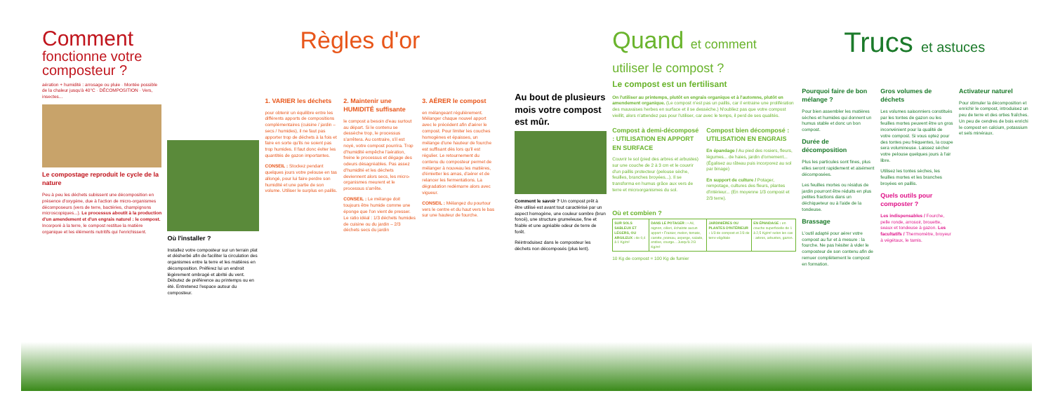Comment
fonctionne votre composteur ?
aération + humidité : arrosage ou pluie · Montée possible de la chaleur jusqu'à 40°C · DÉCOMPOSITION · Vers, insectes...
Le compostage reproduit le cycle de la nature
Peu à peu les déchets subissent une décomposition en présence d'oxygène, due à l'action de micro-organismes décomposeurs (vers de terre, bactéries, champignons microscopiques...). Le processus aboutit à la production d'un amendement et d'un engrais naturel : le compost. Incorporé à la terre, le compost restitue la matière organique et les éléments nutritifs qui l'enrichissent.
Où l'installer ?
Installez votre composteur sur un terrain plat et désherbé afin de faciliter la circulation des organismes entre la terre et les matières en décomposition. Préférez lui un endroit légèrement ombragé et abrité du vent. Débutez de préférence au printemps ou en été. Entretenez l'espace autour du composteur.
Règles d'or
1. VARIER les déchets
pour obtenir un équilibre entre les différents apports de compositions complémentaires (cuisine / jardin – secs / humides), il ne faut pas apporter trop de déchets à la fois et faire en sorte qu'ils ne soient pas trop humides. Il faut donc éviter les quantités de gazon importantes.
CONSEIL : Stockez pendant quelques jours votre pelouse en tas allongé, pour lui faire perdre son humidité et une partie de son volume. Utiliser le surplus en paillis.
2. Maintenir une HUMIDITÉ suffisante
le compost a besoin d'eau surtout au départ. Si le contenu se dessèche trop, le processus s'arrêtera. Au contraire, s'il est noyé, votre compost pourrira. Trop d'humidité empêche l'aération, freine le processus et dégage des odeurs désagréables. Pas assez d'humidité et les déchets deviennent alors secs, les micro-organismes meurent et le processus s'arrête.
CONSEIL : Le mélange doit toujours être humide comme une éponge que l'on vient de presser. Le ratio idéal : 1/3 déchets humides de cuisine ou du jardin – 2/3 déchets secs du jardin
3. AÉRER le compost
en mélangeant régulièrement. Mélanger chaque nouvel apport avec le précédent afin d'aérer le compost. Pour limiter les couches homogènes et épaisses, un mélange d'une hauteur de fourche est suffisant dès lors qu'il est régulier. Le retournement du contenu du composteur permet de mélanger à nouveau les matières, d'émietter les amas, d'aérer et de relancer les fermentations. La dégradation redémarre alors avec vigueur.
CONSEIL : Mélangez du pourtour vers le centre et du haut vers le bas sur une hauteur de fourche.
Au bout de plusieurs mois votre compost est mûr.
Comment le savoir ? Un compost prêt à être utilisé est avant tout caractérisé par un aspect homogène, une couleur sombre (brun foncé), une structure grumeleuse, fine et friable et une agréable odeur de terre de forêt.
Réintroduisez dans le composteur les déchets non décomposés (plus lent).
Quand et comment utiliser le compost ?
Le compost est un fertilisant
On l'utiliser au printemps, plutôt en engrais organique et à l'automne, plutôt en amendement organique. (Le compost n'est pas un paillis, car il entraine une prolifération des mauvaises herbes en surface et il se dessèche.) N'oubliez pas que votre compost vieillit, alors n'attendez pas pour l'utiliser, car avec le temps, il perd de ses qualités.
Compost à demi-décomposé : UTILISATION EN APPORT EN SURFACE
Couvrir le sol (pied des arbres et arbustes) sur une couche de 2 à 3 cm et le couvrir d'un paillis protecteur (pelouse sèche, feuilles, branches broyées...). Il se transforma en humus grâce aux vers de terre et microorganismes du sol.
Compost bien décomposé : UTILISATION EN ENGRAIS
En épandage / Au pied des rosiers, fleurs, légumes... de haies, jardin d'ornement... (Égalisez au râteau puis incorporez au sol par binage)
En support de culture / Potager, rempotage, cultures des fleurs, plantes d'intérieur... (En moyenne 1/3 compost et 2/3 terre).
Où et combien ?
| SUR SOLS SABLEUX ET LÉGERS, OU ARGILEUX : de 0,4 à 1 Kg/m² | DANS LE POTAGER : • Ail, oignon, céleri, échalote aucun apport • Fraisier, melon, tomate, carotte, poireau, asperge, salade, endive, courge... Jusqu'à 2/3 Kg/m² | JARDINIÈRES OU PLANTES D'INTÉRIEUR : 1/3 de compost et 2/3 de terre végétale | EN ÉPANDAGE : en couche superficielle de 1 à 2,5 Kg/m² selon les cas : arbres, arbustes, gazon. |
10 Kg de compost = 100 Kg de fumier
Trucs et astuces
Pourquoi faire de bon mélange ?
Pour bien assembler les matières sèches et humides qui donnent un humus stable et donc un bon compost.
Durée de décomposition
Plus les particules sont fines, plus elles seront rapidement et aisément décomposées.
Les feuilles mortes ou résidus de jardin pourront être réduits en plus petites fractions dans un déchiqueteur ou à l'aide de la tondeuse.
Brassage
L'outil adapté pour aérer votre compost au fur et à mesure : la fourche. Ne pas hésiter à vider le composteur de son contenu afin de remuer complètement le compost en formation.
Gros volumes de déchets
Les volumes saisonniers constitués par les tontes de gazon ou les feuilles mortes peuvent être un gros inconvénient pour la qualité de votre compost. Si vous optez pour des tontes peu fréquentes, la coupe sera volumineuse. Laissez sécher votre pelouse quelques jours à l'air libre.
Utilisez les tontes sèches, les feuilles mortes et les branches broyées en paillis.
Quels outils pour composter ?
Les indispensables / Fourche, pelle ronde, arrosoir, brouette, seaux et tondeuse à gazon. Les facultatifs / Thermomètre, broyeur à végétaux, le tamis.
Activateur naturel
Pour stimuler la décomposition et enrichir le compost, introduisez un peu de terre et des orties fraîches. Un peu de cendres de bois enrichi le compost en calcium, potassium et sels minéraux.